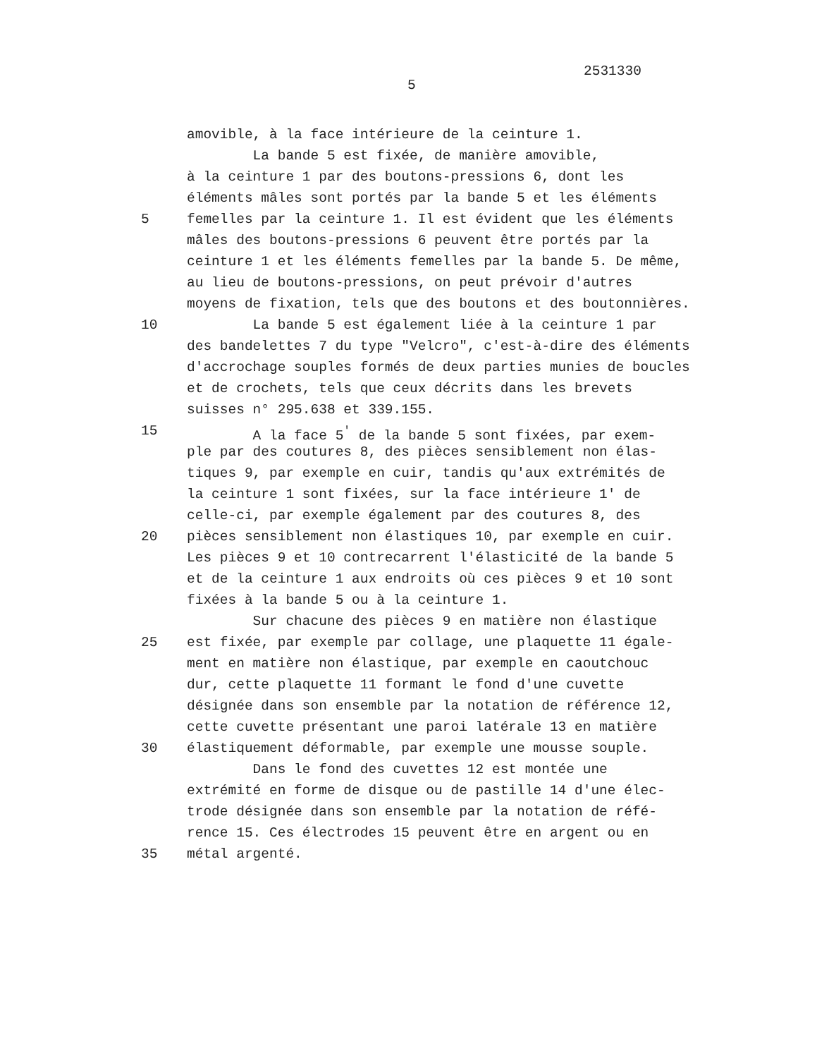2531330
5
amovible, à la face intérieure de la ceinture 1.
La bande 5 est fixée, de manière amovible,
à la ceinture 1 par des boutons-pressions 6, dont les
éléments mâles sont portés par la bande 5 et les éléments
5 femelles par la ceinture 1. Il est évident que les éléments
mâles des boutons-pressions 6 peuvent être portés par la
ceinture 1 et les éléments femelles par la bande 5. De même,
au lieu de boutons-pressions, on peut prévoir d'autres
moyens de fixation, tels que des boutons et des boutonnières.
10 La bande 5 est également liée à la ceinture 1 par
des bandelettes 7 du type "Velcro", c'est-à-dire des éléments
d'accrochage souples formés de deux parties munies de boucles
et de crochets, tels que ceux décrits dans les brevets
suisses n° 295.638 et 339.155.
15 A la face 5<sup>'</sup> de la bande 5 sont fixées, par exem-
ple par des coutures 8, des pièces sensiblement non élas-
tiques 9, par exemple en cuir, tandis qu'aux extrémités de
la ceinture 1 sont fixées, sur la face intérieure 1' de
celle-ci, par exemple également par des coutures 8, des
20 pièces sensiblement non élastiques 10, par exemple en cuir.
Les pièces 9 et 10 contrecarrent l'élasticité de la bande 5
et de la ceinture 1 aux endroits où ces pièces 9 et 10 sont
fixées à la bande 5 ou à la ceinture 1.
Sur chacune des pièces 9 en matière non élastique
25 est fixée, par exemple par collage, une plaquette 11 égale-
ment en matière non élastique, par exemple en caoutchouc
dur, cette plaquette 11 formant le fond d'une cuvette
désignée dans son ensemble par la notation de référence 12,
cette cuvette présentant une paroi latérale 13 en matière
30 élastiquement déformable, par exemple une mousse souple.
Dans le fond des cuvettes 12 est montée une
extrémité en forme de disque ou de pastille 14 d'une élec-
trode désignée dans son ensemble par la notation de réfé-
rence 15. Ces électrodes 15 peuvent être en argent ou en
35 métal argenté.